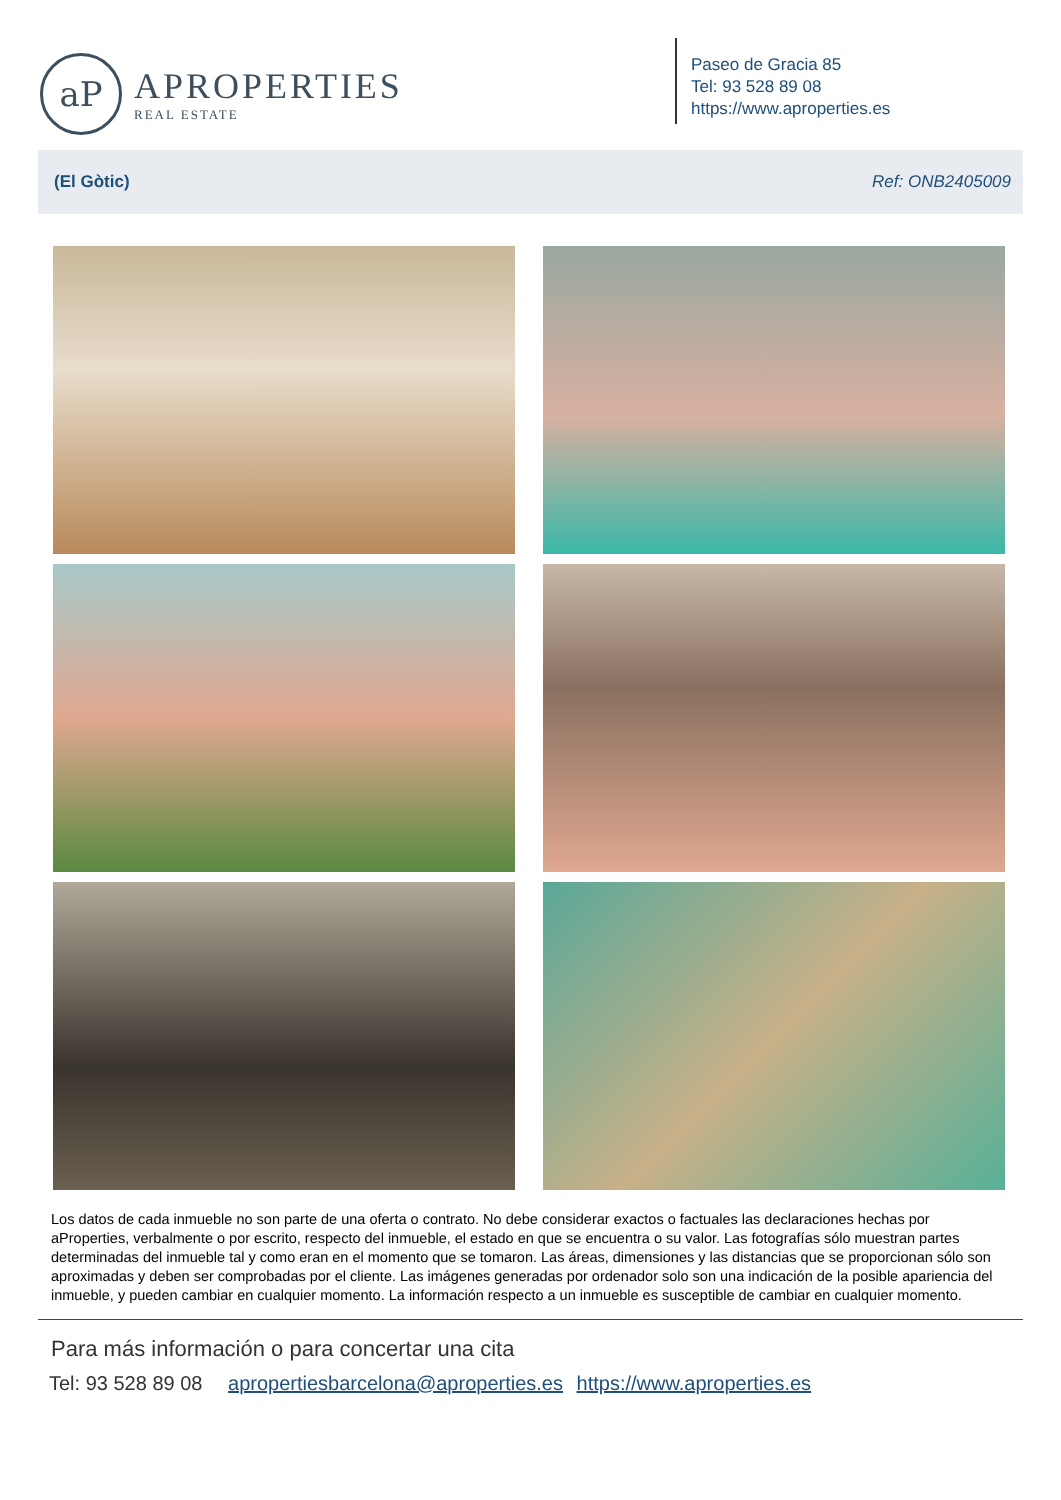aP
APROPERTIES
REAL ESTATE
Paseo de Gracia 85
Tel: 93 528 89 08
https://www.aproperties.es
(El Gòtic) Ref: ONB2405009
Los datos de cada inmueble no son parte de una oferta o contrato. No debe considerar exactos o factuales las declaraciones hechas por aProperties, verbalmente o por escrito, respecto del inmueble, el estado en que se encuentra o su valor. Las fotografías sólo muestran partes determinadas del inmueble tal y como eran en el momento que se tomaron. Las áreas, dimensiones y las distancias que se proporcionan sólo son aproximadas y deben ser comprobadas por el cliente. Las imágenes generadas por ordenador solo son una indicación de la posible apariencia del inmueble, y pueden cambiar en cualquier momento. La información respecto a un inmueble es susceptible de cambiar en cualquier momento.
Para más información o para concertar una cita
Tel: 93 528 89 08 apropertiesbarcelona@aproperties.es https://www.aproperties.es